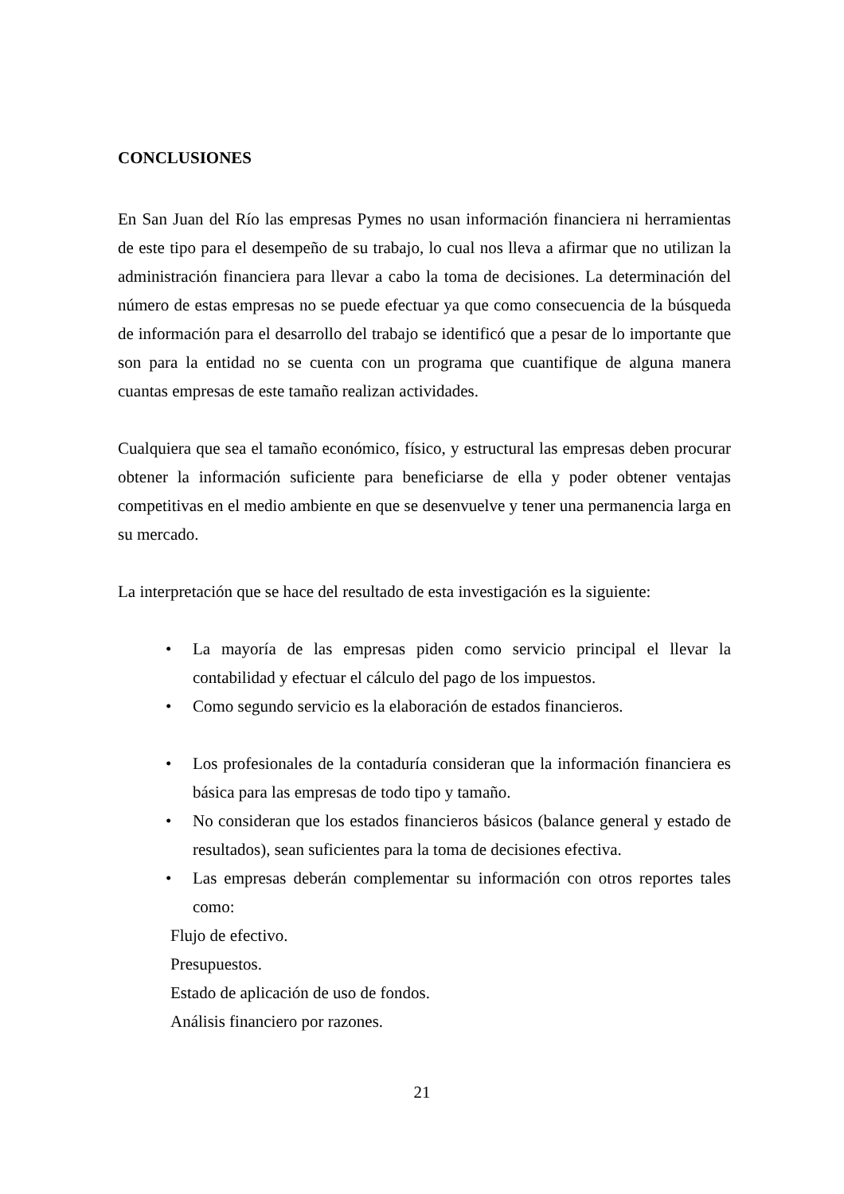CONCLUSIONES
En San Juan del Río las empresas Pymes no usan información financiera ni herramientas de este tipo para el desempeño de su trabajo, lo cual nos lleva a afirmar que no utilizan la administración financiera para llevar a cabo la toma de decisiones. La determinación del número de estas empresas no se puede efectuar ya que como consecuencia de la búsqueda de información para el desarrollo del trabajo se identificó que a pesar de lo importante que son para la entidad no se cuenta con un programa que cuantifique de alguna manera cuantas empresas de este tamaño realizan actividades.
Cualquiera que sea el tamaño económico, físico, y estructural las empresas deben procurar obtener la información suficiente para beneficiarse de ella y poder obtener ventajas competitivas en el medio ambiente en que se desenvuelve y tener una permanencia larga en su mercado.
La interpretación que se hace del resultado de esta investigación es la siguiente:
• La mayoría de las empresas piden como servicio principal el llevar la contabilidad y efectuar el cálculo del pago de los impuestos.
• Como segundo servicio es la elaboración de estados financieros.
• Los profesionales de la contaduría consideran que la información financiera es básica para las empresas de todo tipo y tamaño.
• No consideran que los estados financieros básicos (balance general y estado de resultados), sean suficientes para la toma de decisiones efectiva.
• Las empresas deberán complementar su información con otros reportes tales como:
Flujo de efectivo.
Presupuestos.
Estado de aplicación de uso de fondos.
Análisis financiero por razones.
21